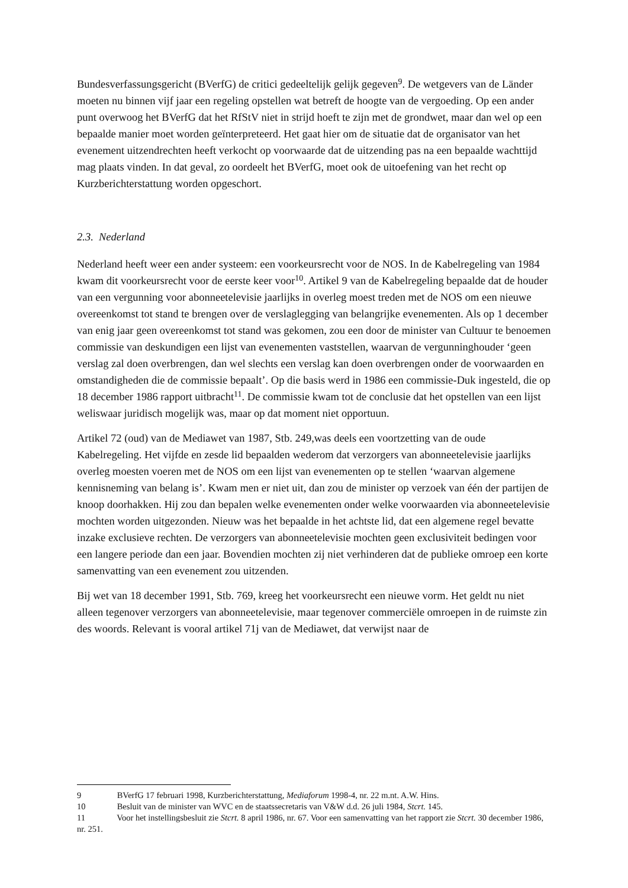Bundesverfassungsgericht (BVerfG) de critici gedeeltelijk gelijk gegeven<sup>9</sup>. De wetgevers van de Länder moeten nu binnen vijf jaar een regeling opstellen wat betreft de hoogte van de vergoeding. Op een ander punt overwoog het BVerfG dat het RfStV niet in strijd hoeft te zijn met de grondwet, maar dan wel op een bepaalde manier moet worden geïnterpreteerd. Het gaat hier om de situatie dat de organisator van het evenement uitzendrechten heeft verkocht op voorwaarde dat de uitzending pas na een bepaalde wachttijd mag plaats vinden. In dat geval, zo oordeelt het BVerfG, moet ook de uitoefening van het recht op Kurzberichterstattung worden opgeschort.
2.3. Nederland
Nederland heeft weer een ander systeem: een voorkeursrecht voor de NOS. In de Kabelregeling van 1984 kwam dit voorkeursrecht voor de eerste keer voor<sup>10</sup>. Artikel 9 van de Kabelregeling bepaalde dat de houder van een vergunning voor abonneetelevisie jaarlijks in overleg moest treden met de NOS om een nieuwe overeenkomst tot stand te brengen over de verslaglegging van belangrijke evenementen. Als op 1 december van enig jaar geen overeenkomst tot stand was gekomen, zou een door de minister van Cultuur te benoemen commissie van deskundigen een lijst van evenementen vaststellen, waarvan de vergunninghouder ‘geen verslag zal doen overbrengen, dan wel slechts een verslag kan doen overbrengen onder de voorwaarden en omstandigheden die de commissie bepaalt’. Op die basis werd in 1986 een commissie-Duk ingesteld, die op 18 december 1986 rapport uitbracht<sup>11</sup>. De commissie kwam tot de conclusie dat het opstellen van een lijst weliswaar juridisch mogelijk was, maar op dat moment niet opportuun.
Artikel 72 (oud) van de Mediawet van 1987, Stb. 249,was deels een voortzetting van de oude Kabelregeling. Het vijfde en zesde lid bepaalden wederom dat verzorgers van abonneetelevisie jaarlijks overleg moesten voeren met de NOS om een lijst van evenementen op te stellen ‘waarvan algemene kennisneming van belang is’. Kwam men er niet uit, dan zou de minister op verzoek van één der partijen de knoop doorhakken. Hij zou dan bepalen welke evenementen onder welke voorwaarden via abonneetelevisie mochten worden uitgezonden. Nieuw was het bepaalde in het achtste lid, dat een algemene regel bevatte inzake exclusieve rechten. De verzorgers van abonneetelevisie mochten geen exclusiviteit bedingen voor een langere periode dan een jaar. Bovendien mochten zij niet verhinderen dat de publieke omroep een korte samenvatting van een evenement zou uitzenden.
Bij wet van 18 december 1991, Stb. 769, kreeg het voorkeursrecht een nieuwe vorm. Het geldt nu niet alleen tegenover verzorgers van abonneetelevisie, maar tegenover commerciële omroepen in de ruimste zin des woords. Relevant is vooral artikel 71j van de Mediawet, dat verwijst naar de
9 BVerfG 17 februari 1998, Kurzberichterstattung, Mediaforum 1998-4, nr. 22 m.nt. A.W. Hins.
10 Besluit van de minister van WVC en de staatssecretaris van V&W d.d. 26 juli 1984, Stcrt. 145.
11 Voor het instellingsbesluit zie Stcrt. 8 april 1986, nr. 67. Voor een samenvatting van het rapport zie Stcrt. 30 december 1986, nr. 251.